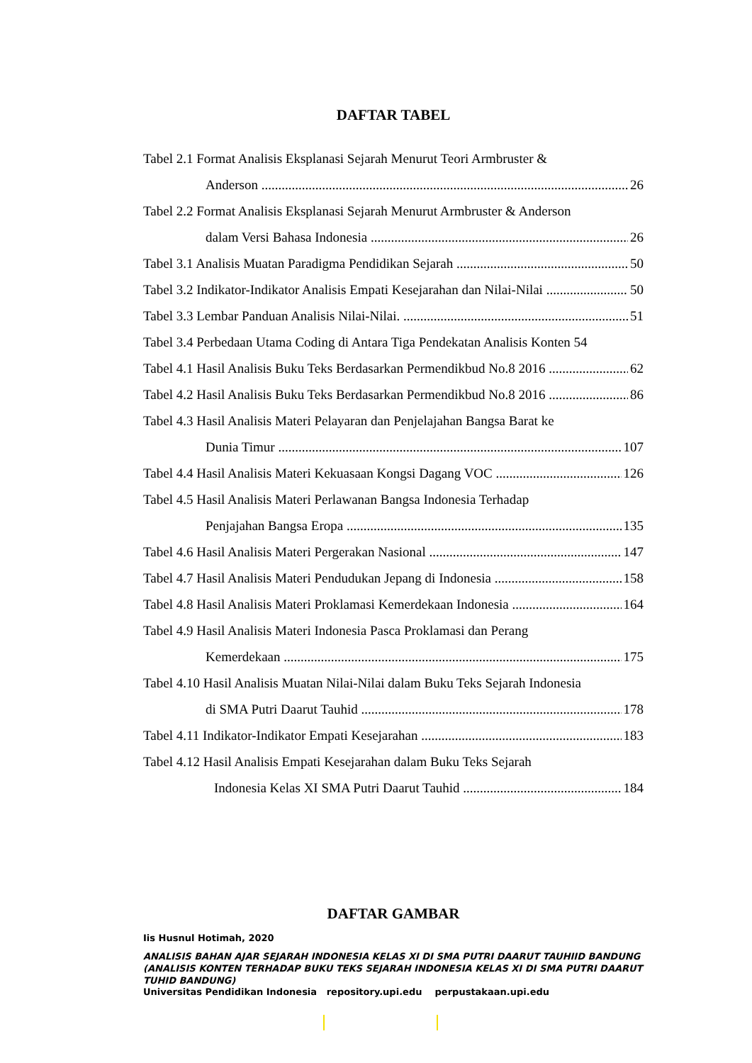DAFTAR TABEL
Tabel 2.1 Format Analisis Eksplanasi Sejarah Menurut Teori Armbruster &
Anderson 26
Tabel 2.2 Format Analisis Eksplanasi Sejarah Menurut Armbruster & Anderson
dalam Versi Bahasa Indonesia 26
Tabel 3.1 Analisis Muatan Paradigma Pendidikan Sejarah 50
Tabel 3.2 Indikator-Indikator Analisis Empati Kesejarahan dan Nilai-Nilai 50
Tabel 3.3 Lembar Panduan Analisis Nilai-Nilai. 51
Tabel 3.4 Perbedaan Utama Coding di Antara Tiga Pendekatan Analisis Konten 54
Tabel 4.1 Hasil Analisis Buku Teks Berdasarkan Permendikbud No.8 2016 62
Tabel 4.2 Hasil Analisis Buku Teks Berdasarkan Permendikbud No.8 2016 86
Tabel 4.3 Hasil Analisis Materi Pelayaran dan Penjelajahan Bangsa Barat ke
Dunia Timur 107
Tabel 4.4 Hasil Analisis Materi Kekuasaan Kongsi Dagang VOC 126
Tabel 4.5 Hasil Analisis Materi Perlawanan Bangsa Indonesia Terhadap
Penjajahan Bangsa Eropa 135
Tabel 4.6 Hasil Analisis Materi Pergerakan Nasional 147
Tabel 4.7 Hasil Analisis Materi Pendudukan Jepang di Indonesia 158
Tabel 4.8 Hasil Analisis Materi Proklamasi Kemerdekaan Indonesia 164
Tabel 4.9 Hasil Analisis Materi Indonesia Pasca Proklamasi dan Perang
Kemerdekaan 175
Tabel 4.10 Hasil Analisis Muatan Nilai-Nilai dalam Buku Teks Sejarah Indonesia
di SMA Putri Daarut Tauhid 178
Tabel 4.11 Indikator-Indikator Empati Kesejarahan 183
Tabel 4.12 Hasil Analisis Empati Kesejarahan dalam Buku Teks Sejarah
Indonesia Kelas XI SMA Putri Daarut Tauhid 184
DAFTAR GAMBAR
Iis Husnul Hotimah, 2020
ANALISIS BAHAN AJAR SEJARAH INDONESIA KELAS XI DI SMA PUTRI DAARUT TAUHIID BANDUNG (ANALISIS KONTEN TERHADAP BUKU TEKS SEJARAH INDONESIA KELAS XI DI SMA PUTRI DAARUT TUHID BANDUNG)
Universitas Pendidikan Indonesia repository.upi.edu perpustakaan.upi.edu